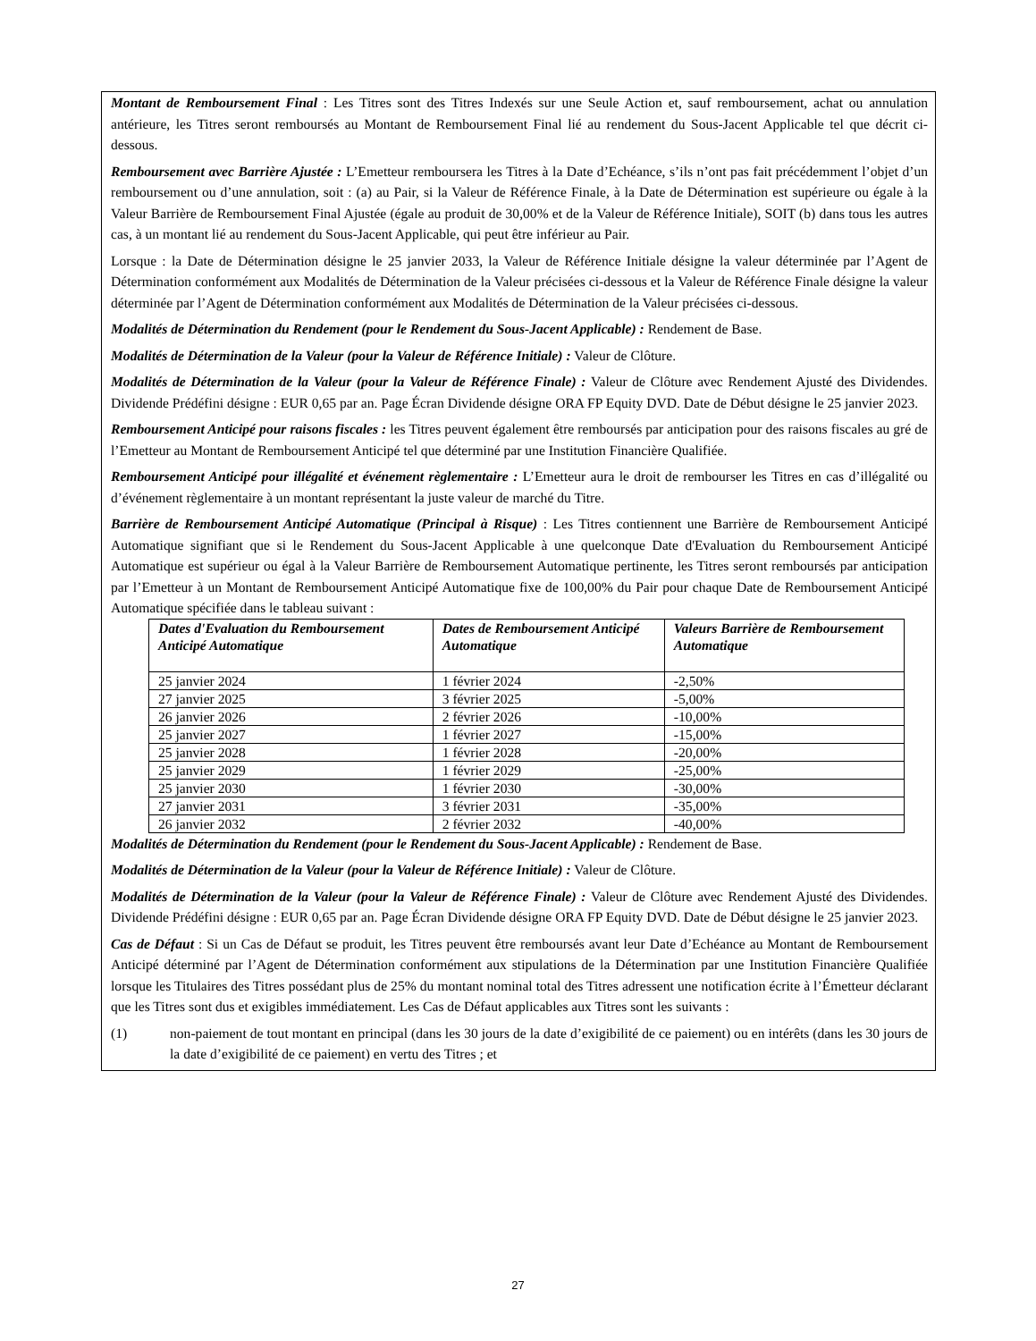Montant de Remboursement Final : Les Titres sont des Titres Indexés sur une Seule Action et, sauf remboursement, achat ou annulation antérieure, les Titres seront remboursés au Montant de Remboursement Final lié au rendement du Sous-Jacent Applicable tel que décrit ci-dessous.
Remboursement avec Barrière Ajustée : L’Emetteur remboursera les Titres à la Date d’Echéance, s’ils n’ont pas fait précédemment l’objet d’un remboursement ou d’une annulation, soit : (a) au Pair, si la Valeur de Référence Finale, à la Date de Détermination est supérieure ou égale à la Valeur Barrière de Remboursement Final Ajustée (égale au produit de 30,00% et de la Valeur de Référence Initiale), SOIT (b) dans tous les autres cas, à un montant lié au rendement du Sous-Jacent Applicable, qui peut être inférieur au Pair.
Lorsque : la Date de Détermination désigne le 25 janvier 2033, la Valeur de Référence Initiale désigne la valeur déterminée par l’Agent de Détermination conformément aux Modalités de Détermination de la Valeur précisées ci-dessous et la Valeur de Référence Finale désigne la valeur déterminée par l’Agent de Détermination conformément aux Modalités de Détermination de la Valeur précisées ci-dessous.
Modalités de Détermination du Rendement (pour le Rendement du Sous-Jacent Applicable) : Rendement de Base.
Modalités de Détermination de la Valeur (pour la Valeur de Référence Initiale) : Valeur de Clôture.
Modalités de Détermination de la Valeur (pour la Valeur de Référence Finale) : Valeur de Clôture avec Rendement Ajusté des Dividendes. Dividende Prédéfini désigne : EUR 0,65 par an. Page Écran Dividende désigne ORA FP Equity DVD. Date de Début désigne le 25 janvier 2023.
Remboursement Anticipé pour raisons fiscales : les Titres peuvent également être remboursés par anticipation pour des raisons fiscales au gré de l’Emetteur au Montant de Remboursement Anticipé tel que déterminé par une Institution Financière Qualifiée.
Remboursement Anticipé pour illégalité et événement règlementaire : L’Emetteur aura le droit de rembourser les Titres en cas d’illégalité ou d’événement règlementaire à un montant représentant la juste valeur de marché du Titre.
Barrière de Remboursement Anticipé Automatique (Principal à Risque) : Les Titres contiennent une Barrière de Remboursement Anticipé Automatique signifiant que si le Rendement du Sous-Jacent Applicable à une quelconque Date d'Evaluation du Remboursement Anticipé Automatique est supérieur ou égal à la Valeur Barrière de Remboursement Automatique pertinente, les Titres seront remboursés par anticipation par l’Emetteur à un Montant de Remboursement Anticipé Automatique fixe de 100,00% du Pair pour chaque Date de Remboursement Anticipé Automatique spécifiée dans le tableau suivant :
| Dates d'Evaluation du Remboursement Anticipé Automatique | Dates de Remboursement Anticipé Automatique | Valeurs Barrière de Remboursement Automatique |
| --- | --- | --- |
| 25 janvier 2024 | 1 février 2024 | -2,50% |
| 27 janvier 2025 | 3 février 2025 | -5,00% |
| 26 janvier 2026 | 2 février 2026 | -10,00% |
| 25 janvier 2027 | 1 février 2027 | -15,00% |
| 25 janvier 2028 | 1 février 2028 | -20,00% |
| 25 janvier 2029 | 1 février 2029 | -25,00% |
| 25 janvier 2030 | 1 février 2030 | -30,00% |
| 27 janvier 2031 | 3 février 2031 | -35,00% |
| 26 janvier 2032 | 2 février 2032 | -40,00% |
Modalités de Détermination du Rendement (pour le Rendement du Sous-Jacent Applicable) : Rendement de Base.
Modalités de Détermination de la Valeur (pour la Valeur de Référence Initiale) : Valeur de Clôture.
Modalités de Détermination de la Valeur (pour la Valeur de Référence Finale) : Valeur de Clôture avec Rendement Ajusté des Dividendes. Dividende Prédéfini désigne : EUR 0,65 par an. Page Écran Dividende désigne ORA FP Equity DVD. Date de Début désigne le 25 janvier 2023.
Cas de Défaut : Si un Cas de Défaut se produit, les Titres peuvent être remboursés avant leur Date d’Echéance au Montant de Remboursement Anticipé déterminé par l’Agent de Détermination conformément aux stipulations de la Détermination par une Institution Financière Qualifiée lorsque les Titulaires des Titres possédant plus de 25% du montant nominal total des Titres adressent une notification écrite à l’Émetteur déclarant que les Titres sont dus et exigibles immédiatement. Les Cas de Défaut applicables aux Titres sont les suivants :
(1) non-paiement de tout montant en principal (dans les 30 jours de la date d’exigibilité de ce paiement) ou en intérêts (dans les 30 jours de la date d’exigibilité de ce paiement) en vertu des Titres ; et
27